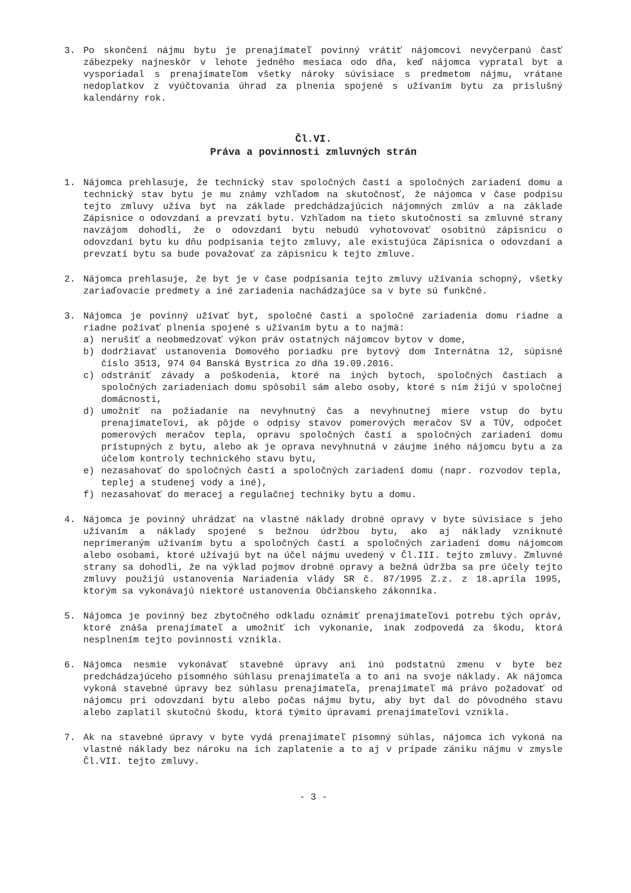3. Po skončení nájmu bytu je prenajímateľ povinný vrátiť nájomcovi nevyčerpanú časť zábezpeky najneskôr v lehote jedného mesiaca odo dňa, keď nájomca vypratal byt a vysporiadal s prenajímateľom všetky nároky súvisiace s predmetom nájmu, vrátane nedoplatkov z vyúčtovania úhrad za plnenia spojené s užívaním bytu za príslušný kalendárny rok.
Čl.VI.
Práva a povinnosti zmluvných strán
1. Nájomca prehlasuje, že technický stav spoločných častí a spoločných zariadení domu a technický stav bytu je mu známy vzhľadom na skutočnosť, že nájomca v čase podpisu tejto zmluvy užíva byt na základe predchádzajúcich nájomných zmlúv a na základe Zápisnice o odovzdaní a prevzatí bytu. Vzhľadom na tieto skutočnosti sa zmluvné strany navzájom dohodli, že o odovzdaní bytu nebudú vyhotovovať osobitnú zápisnicu o odovzdaní bytu ku dňu podpísania tejto zmluvy, ale existujúca Zápisnica o odovzdaní a prevzatí bytu sa bude považovať za zápisnicu k tejto zmluve.
2. Nájomca prehlasuje, že byt je v čase podpísania tejto zmluvy užívania schopný, všetky zariaďovacie predmety a iné zariadenia nachádzajúce sa v byte sú funkčné.
3. Nájomca je povinný užívať byt, spoločné časti a spoločné zariadenia domu riadne a riadne požívať plnenia spojené s užívaním bytu a to najmä:
a) nerušiť a neobmedzovať výkon práv ostatných nájomcov bytov v dome,
b) dodržiavať ustanovenia Domového poriadku pre bytový dom Internátna 12, súpisné číslo 3513, 974 04 Banská Bystrica zo dňa 19.09.2016.
c) odstrániť závady a poškodenia, ktoré na iných bytoch, spoločných častiach a spoločných zariadeniach domu spôsobil sám alebo osoby, ktoré s ním žijú v spoločnej domácnosti,
d) umožniť na požiadanie na nevyhnutný čas a nevyhnutnej miere vstup do bytu prenajímateľovi, ak pôjde o odpisy stavov pomerových meračov SV a TÚV, odpočet pomerových meračov tepla, opravu spoločných častí a spoločných zariadení domu prístupných z bytu, alebo ak je oprava nevyhnutná v záujme iného nájomcu bytu a za účelom kontroly technického stavu bytu,
e) nezasahovať do spoločných častí a spoločných zariadení domu (napr. rozvodov tepla, teplej a studenej vody a iné),
f) nezasahovať do meracej a regulačnej techniky bytu a domu.
4. Nájomca je povinný uhrádzať na vlastné náklady drobné opravy v byte súvisiace s jeho užívaním a náklady spojené s bežnou údržbou bytu, ako aj náklady vzniknuté neprimeraným užívaním bytu a spoločných častí a spoločných zariadení domu nájomcom alebo osobami, ktoré užívajú byt na účel nájmu uvedený v Čl.III. tejto zmluvy. Zmluvné strany sa dohodli, že na výklad pojmov drobné opravy a bežná údržba sa pre účely tejto zmluvy použijú ustanovenia Nariadenia vlády SR č. 87/1995 Z.z. z 18.apríla 1995, ktorým sa vykonávajú niektoré ustanovenia Občianskeho zákonníka.
5. Nájomca je povinný bez zbytočného odkladu oznámiť prenajímateľovi potrebu tých opráv, ktoré znáša prenajímateľ a umožniť ich vykonanie, inak zodpovedá za škodu, ktorá nesplnením tejto povinnosti vznikla.
6. Nájomca nesmie vykonávať stavebné úpravy ani inú podstatnú zmenu v byte bez predchádzajúceho písomného súhlasu prenajímateľa a to ani na svoje náklady. Ak nájomca vykoná stavebné úpravy bez súhlasu prenajímateľa, prenajímateľ má právo požadovať od nájomcu pri odovzdaní bytu alebo počas nájmu bytu, aby byt dal do pôvodného stavu alebo zaplatil skutočnú škodu, ktorá týmito úpravami prenajímateľovi vznikla.
7. Ak na stavebné úpravy v byte vydá prenajímateľ písomný súhlas, nájomca ich vykoná na vlastné náklady bez nároku na ich zaplatenie a to aj v prípade zániku nájmu v zmysle Čl.VII. tejto zmluvy.
- 3 -